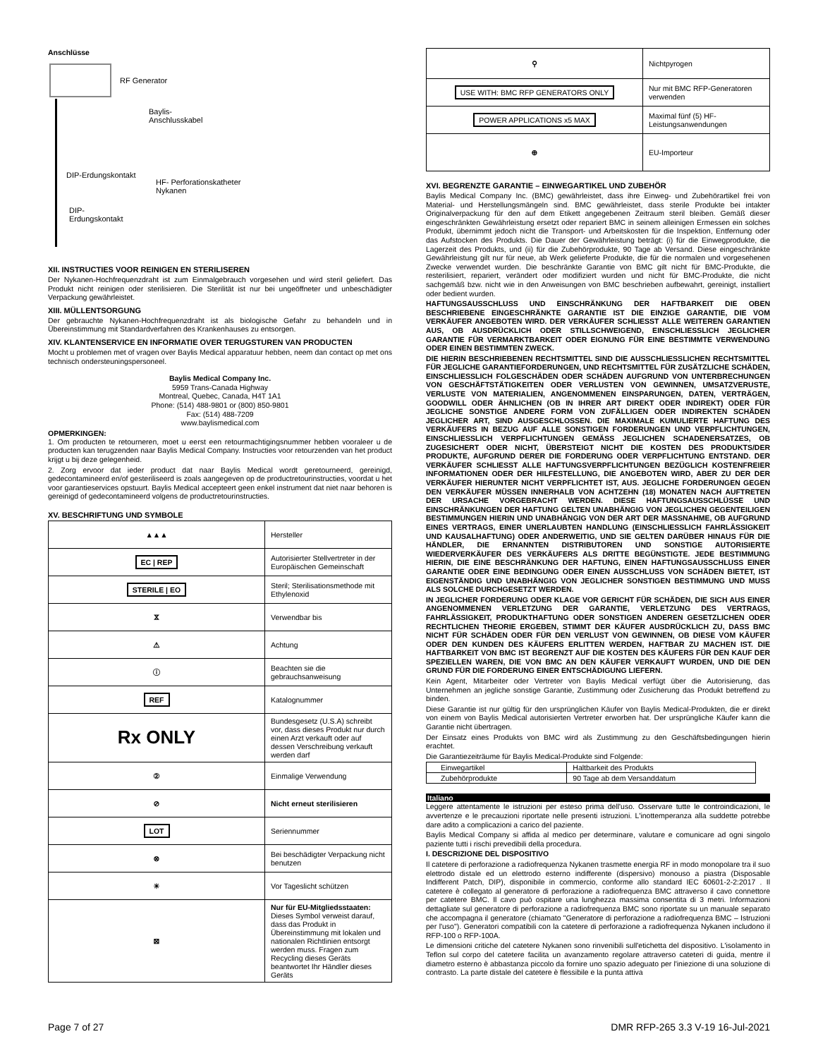Anschlüsse
RF Generator
Baylis-
Anschlusskabel
DIP-Erdungskontakt
HF- Perforationskatheter
Nykanen
DIP-
Erdungskontakt
XII. INSTRUCTIES VOOR REINIGEN EN STERILISEREN
Der Nykanen-Hochfrequenzdraht ist zum Einmalgebrauch vorgesehen und wird steril geliefert. Das Produkt nicht reinigen oder sterilisieren. Die Sterilität ist nur bei ungeöffneter und unbeschädigter Verpackung gewährleistet.
XIII. MÜLLENTSORGUNG
Der gebrauchte Nykanen-Hochfrequenzdraht ist als biologische Gefahr zu behandeln und in Übereinstimmung mit Standardverfahren des Krankenhauses zu entsorgen.
XIV. KLANTENSERVICE EN INFORMATIE OVER TERUGSTUREN VAN PRODUCTEN
Mocht u problemen met of vragen over Baylis Medical apparatuur hebben, neem dan contact op met ons technisch ondersteuningspersoneel.
Baylis Medical Company Inc.
5959 Trans-Canada Highway
Montreal, Quebec, Canada, H4T 1A1
Phone: (514) 488-9801 or (800) 850-9801
Fax: (514) 488-7209
www.baylismedical.com
OPMERKINGEN:
1. Om producten te retourneren, moet u eerst een retourmachtigingsnummer hebben vooraleer u de producten kan terugzenden naar Baylis Medical Company. Instructies voor retourzenden van het product krijgt u bij deze gelegenheid.
2. Zorg ervoor dat ieder product dat naar Baylis Medical wordt geretourneerd, gereinigd, gedecontamineerd en/of gesteriliseerd is zoals aangegeven op de productretourinstructies, voordat u het voor garantieservices opstuurt. Baylis Medical accepteert geen enkel instrument dat niet naar behoren is gereinigd of gedecontamineerd volgens de productretourinstructies.
XV. BESCHRIFTUNG UND SYMBOLE
| ▲▲▲ | Hersteller |
| EC / REP | Autorisierter Stellvertreter in der Europäischen Gemeinschaft |
| STERILE / EO | Steril; Sterilisationsmethode mit Ethylenoxid |
| ⧖ | Verwendbar bis |
| ⚠ | Achtung |
| ⓘ | Beachten sie die gebrauchsanweisung |
| REF | Katalognummer |
| Rx ONLY | Bundesgesetz (U.S.A) schreibt vor, dass dieses Produkt nur durch einen Arzt verkauft oder auf dessen Verschreibung verkauft werden darf |
| ② | Einmalige Verwendung |
| ⊘ | Nicht erneut sterilisieren |
| LOT | Seriennummer |
| ⊗ | Bei beschädigter Verpackung nicht benutzen |
| ☀ | Vor Tageslicht schützen |
| ⊠ | Nur für EU-Mitgliedsstaaten: Dieses Symbol verweist darauf, dass das Produkt in Übereinstimmung mit lokalen und nationalen Richtlinien entsorgt werden muss. Fragen zum Recycling dieses Geräts beantwortet Ihr Händler dieses Geräts |
| ⚲ | Nichtpyrogen |
| USE WITH: BMC RFP GENERATORS ONLY | Nur mit BMC RFP-Generatoren verwenden |
| POWER APPLICATIONS x5 MAX | Maximal fünf (5) HF-Leistungsanwendungen |
| ⊕ | EU-Importeur |
XVI. BEGRENZTE GARANTIE – EINWEGARTIKEL UND ZUBEHÖR
Baylis Medical Company Inc. (BMC) gewährleistet, dass ihre Einweg- und Zubehörartikel frei von Material- und Herstellungsmängeln sind. BMC gewährleistet, dass sterile Produkte bei intakter Originalverpackung für den auf dem Etikett angegebenen Zeitraum steril bleiben. Gemäß dieser eingeschränkten Gewährleistung ersetzt oder repariert BMC in seinem alleinigen Ermessen ein solches Produkt, übernimmt jedoch nicht die Transport- und Arbeitskosten für die Inspektion, Entfernung oder das Aufstocken des Produkts. Die Dauer der Gewährleistung beträgt: (i) für die Einwegprodukte, die Lagerzeit des Produkts, und (ii) für die Zubehörprodukte, 90 Tage ab Versand. Diese eingeschränkte Gewährleistung gilt nur für neue, ab Werk gelieferte Produkte, die für die normalen und vorgesehenen Zwecke verwendet wurden. Die beschränkte Garantie von BMC gilt nicht für BMC-Produkte, die resterilisiert, repariert, verändert oder modifiziert wurden und nicht für BMC-Produkte, die nicht sachgemäß bzw. nicht wie in den Anweisungen von BMC beschrieben aufbewahrt, gereinigt, installiert oder bedient wurden.
HAFTUNGSAUSSCHLUSS UND EINSCHRÄNKUNG DER HAFTBARKEIT DIE OBEN BESCHRIEBENE EINGESCHRÄNKTE GARANTIE IST DIE EINZIGE GARANTIE, DIE VOM VERKÄUFER ANGEBOTEN WIRD. DER VERKÄUFER SCHLIESST ALLE WEITEREN GARANTIEN AUS, OB AUSDRÜCKLICH ODER STILLSCHWEIGEND, EINSCHLIESSLICH JEGLICHER GARANTIE FÜR VERMARKTBARKEIT ODER EIGNUNG FÜR EINE BESTIMMTE VERWENDUNG ODER EINEN BESTIMMTEN ZWECK.
DIE HIERIN BESCHRIEBENEN RECHTSMITTEL SIND DIE AUSSCHLIESSLICHEN RECHTSMITTEL FÜR JEGLICHE GARANTIEFORDERUNGEN, UND RECHTSMITTEL FÜR ZUSÄTZLICHE SCHÄDEN, EINSCHLIESSLICH FOLGESCHÄDEN ODER SCHÄDEN AUFGRUND VON UNTERBRECHUNGEN VON GESCHÄFTSTÄTIGKEITEN ODER VERLUSTEN VON GEWINNEN, UMSATZVERUSTE, VERLUSTE VON MATERIALIEN, ANGENOMMENEN EINSPARUNGEN, DATEN, VERTRÄGEN, GOODWILL ODER ÄHNLICHEN (OB IN IHRER ART DIREKT ODER INDIREKT) ODER FÜR JEGLICHE SONSTIGE ANDERE FORM VON ZUFÄLLIGEN ODER INDIREKTEN SCHÄDEN JEGLICHER ART, SIND AUSGESCHLOSSEN. DIE MAXIMALE KUMULIERTE HAFTUNG DES VERKÄUFERS IN BEZUG AUF ALLE SONSTIGEN FORDERUNGEN UND VERPFLICHTUNGEN, EINSCHLIESSLICH VERPFLICHTUNGEN GEMÄSS JEGLICHEN SCHADENERSATZES, OB ZUGESICHERT ODER NICHT, ÜBERSTEIGT NICHT DIE KOSTEN DES PRODUKTS/DER PRODUKTE, AUFGRUND DERER DIE FORDERUNG ODER VERPFLICHTUNG ENTSTAND. DER VERKÄUFER SCHLIESST ALLE HAFTUNGSVERPFLICHTUNGEN BEZÜGLICH KOSTENFREIER INFORMATIONEN ODER DER HILFESTELLUNG, DIE ANGEBOTEN WIRD, ABER ZU DER DER VERKÄUFER HIERUNTER NICHT VERPFLICHTET IST, AUS. JEGLICHE FORDERUNGEN GEGEN DEN VERKÄUFER MÜSSEN INNERHALB VON ACHTZEHN (18) MONATEN NACH AUFTRETEN DER URSACHE VORGEBRACHT WERDEN. DIESE HAFTUNGSAUSSCHLÜSSE UND EINSCHRÄNKUNGEN DER HAFTUNG GELTEN UNABHÄNGIG VON JEGLICHEN GEGENTEILIGEN BESTIMMUNGEN HIERIN UND UNABHÄNGIG VON DER ART DER MASSNAHME, OB AUFGRUND EINES VERTRAGS, EINER UNERLAUBTEN HANDLUNG (EINSCHLIESSLICH FAHRLÄSSIGKEIT UND KAUSALHAFTUNG) ODER ANDERWEITIG, UND SIE GELTEN DARÜBER HINAUS FÜR DIE HÄNDLER, DIE ERNANNTEN DISTRIBUTOREN UND SONSTIGE AUTORISIERTE WIEDERVERKÄUFER DES VERKÄUFERS ALS DRITTE BEGÜNSTIGTE. JEDE BESTIMMUNG HIERIN, DIE EINE BESCHRÄNKUNG DER HAFTUNG, EINEN HAFTUNGSAUSSCHLUSS EINER GARANTIE ODER EINE BEDINGUNG ODER EINEN AUSSCHLUSS VON SCHÄDEN BIETET, IST EIGENSTÄNDIG UND UNABHÄNGIG VON JEGLICHER SONSTIGEN BESTIMMUNG UND MUSS ALS SOLCHE DURCHGESETZT WERDEN.
IN JEGLICHER FORDERUNG ODER KLAGE VOR GERICHT FÜR SCHÄDEN, DIE SICH AUS EINER ANGENOMMENEN VERLETZUNG DER GARANTIE, VERLETZUNG DES VERTRAGS, FAHRLÄSSIGKEIT, PRODUKTHAFTUNG ODER SONSTIGEN ANDEREN GESETZLICHEN ODER RECHTLICHEN THEORIE ERGEBEN, STIMMT DER KÄUFER AUSDRÜCKLICH ZU, DASS BMC NICHT FÜR SCHÄDEN ODER FÜR DEN VERLUST VON GEWINNEN, OB DIESE VOM KÄUFER ODER DEN KUNDEN DES KÄUFERS ERLITTEN WERDEN, HAFTBAR ZU MACHEN IST. DIE HAFTBARKEIT VON BMC IST BEGRENZT AUF DIE KOSTEN DES KÄUFERS FÜR DEN KAUF DER SPEZIELLEN WAREN, DIE VON BMC AN DEN KÄUFER VERKAUFT WURDEN, UND DIE DEN GRUND FÜR DIE FORDERUNG EINER ENTSCHÄDIGUNG LIEFERN.
Kein Agent, Mitarbeiter oder Vertreter von Baylis Medical verfügt über die Autorisierung, das Unternehmen an jegliche sonstige Garantie, Zustimmung oder Zusicherung das Produkt betreffend zu binden.
Diese Garantie ist nur gültig für den ursprünglichen Käufer von Baylis Medical-Produkten, die er direkt von einem von Baylis Medical autorisierten Vertreter erworben hat. Der ursprüngliche Käufer kann die Garantie nicht übertragen.
Der Einsatz eines Produkts von BMC wird als Zustimmung zu den Geschäftsbedingungen hierin erachtet.
Die Garantiezeiträume für Baylis Medical-Produkte sind Folgende:
| Einwegartikel | Haltbarkeit des Produkts |
| Zubehörprodukte | 90 Tage ab dem Versanddatum |
Italiano
Leggere attentamente le istruzioni per esteso prima dell'uso. Osservare tutte le controindicazioni, le avvertenze e le precauzioni riportate nelle presenti istruzioni. L'inottemperanza alla suddette potrebbe dare adito a complicazioni a carico del paziente.
Baylis Medical Company si affida al medico per determinare, valutare e comunicare ad ogni singolo paziente tutti i rischi prevedibili della procedura.
I. DESCRIZIONE DEL DISPOSITIVO
Il catetere di perforazione a radiofrequenza Nykanen trasmette energia RF in modo monopolare tra il suo elettrodo distale ed un elettrodo esterno indifferente (dispersivo) monouso a piastra (Disposable Indifferent Patch, DIP), disponibile in commercio, conforme allo standard IEC 60601-2-2:2017 . Il catetere è collegato al generatore di perforazione a radiofrequenza BMC attraverso il cavo connettore per catetere BMC. Il cavo può ospitare una lunghezza massima consentita di 3 metri. Informazioni dettagliate sul generatore di perforazione a radiofrequenza BMC sono riportate su un manuale separato che accompagna il generatore (chiamato "Generatore di perforazione a radiofrequenza BMC – Istruzioni per l'uso"). Generatori compatibili con la catetere di perforazione a radiofrequenza Nykanen includono il RFP-100 o RFP-100A.
Le dimensioni critiche del catetere Nykanen sono rinvenibili sull'etichetta del dispositivo. L'isolamento in Teflon sul corpo del catetere facilita un avanzamento regolare attraverso cateteri di guida, mentre il diametro esterno è abbastanza piccolo da fornire uno spazio adeguato per l'iniezione di una soluzione di contrasto. La parte distale del catetere è flessibile e la punta attiva
Page 7 of 27 DMR RFP-265 3.3 V-19 16-Jul-2021